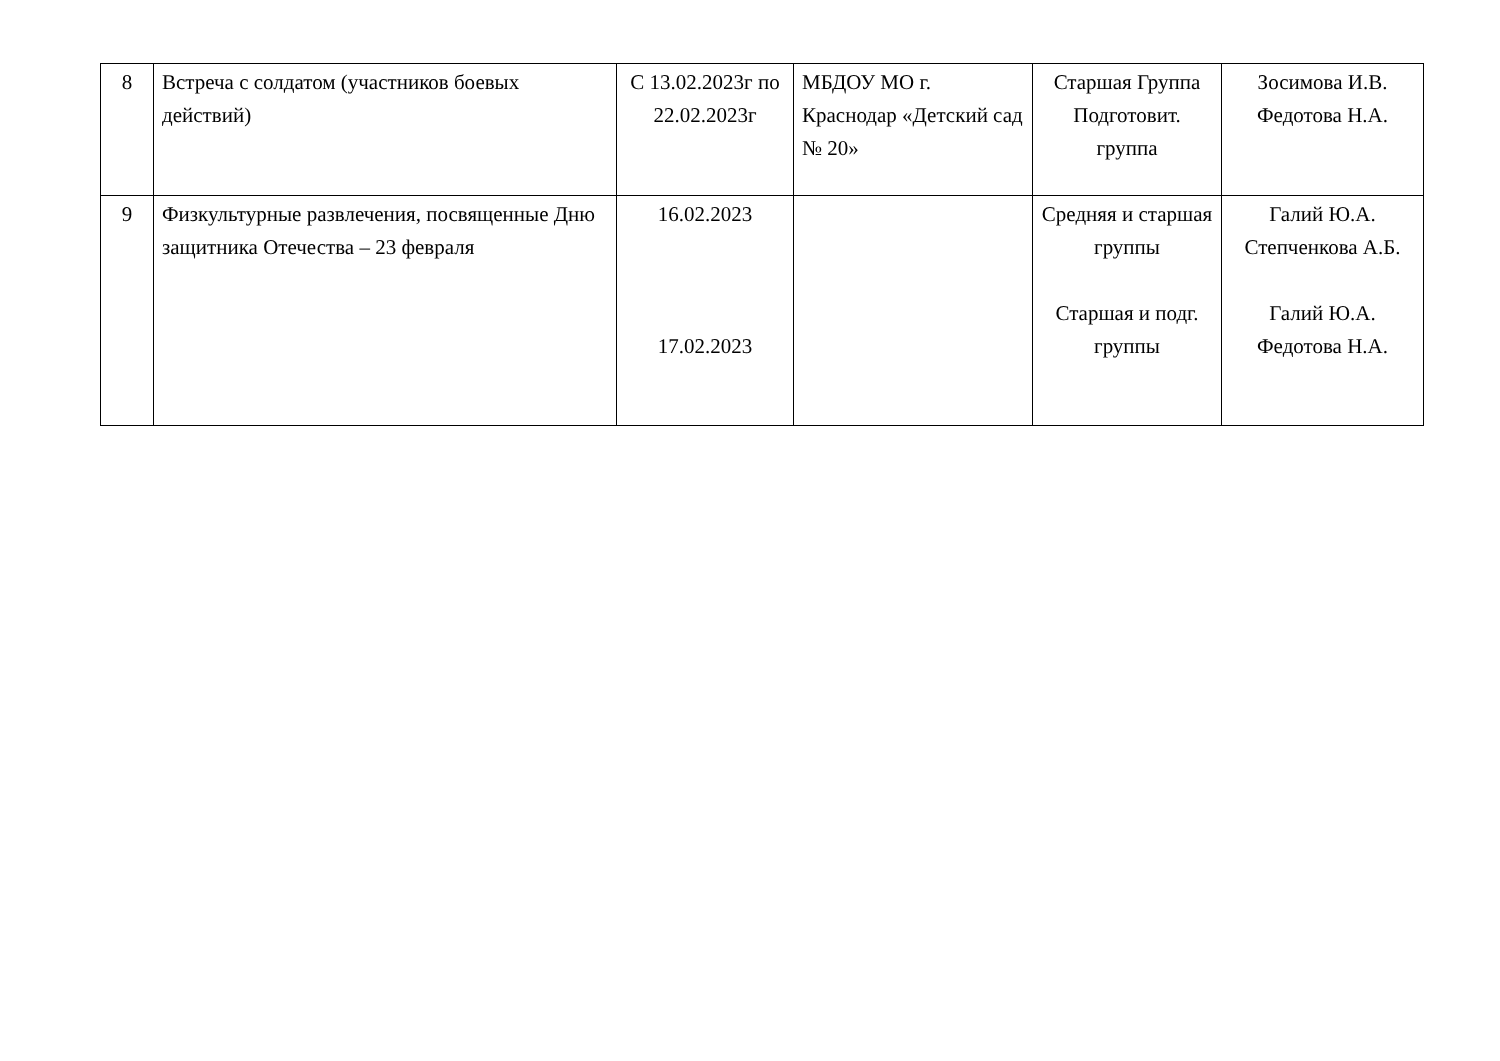| 8 | Встреча с солдатом (участников боевых действий) | С 13.02.2023г по 22.02.2023г | МБДОУ МО г. Краснодар «Детский сад № 20» | Старшая Группа Подготовит. группа | Зосимова И.В. Федотова Н.А. |
| 9 | Физкультурные развлечения, посвященные Дню защитника Отечества – 23 февраля | 16.02.2023 17.02.2023 | | Средняя и старшая группы Старшая и подг. группы | Галий Ю.А. Степченкова А.Б. Галий Ю.А. Федотова Н.А. |